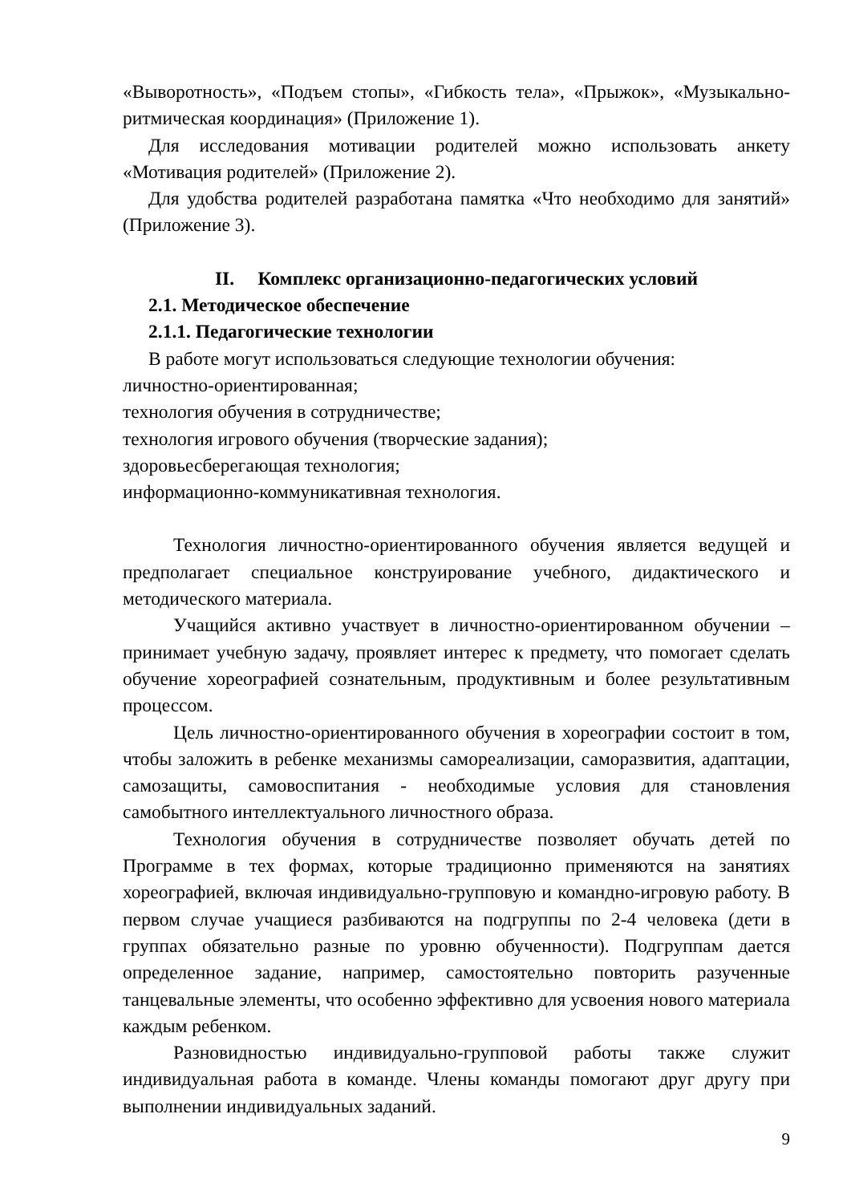«Выворотность», «Подъем стопы», «Гибкость тела», «Прыжок», «Музыкально-ритмическая координация» (Приложение 1).
Для исследования мотивации родителей можно использовать анкету «Мотивация родителей» (Приложение 2).
Для удобства родителей разработана памятка «Что необходимо для занятий» (Приложение 3).
II. Комплекс организационно-педагогических условий
2.1. Методическое обеспечение
2.1.1. Педагогические технологии
В работе могут использоваться следующие технологии обучения:
личностно-ориентированная;
технология обучения в сотрудничестве;
технология игрового обучения (творческие задания);
здоровьесберегающая технология;
информационно-коммуникативная технология.
Технология личностно-ориентированного обучения является ведущей и предполагает специальное конструирование учебного, дидактического и методического материала.
Учащийся активно участвует в личностно-ориентированном обучении – принимает учебную задачу, проявляет интерес к предмету, что помогает сделать обучение хореографией сознательным, продуктивным и более результативным процессом.
Цель личностно-ориентированного обучения в хореографии состоит в том, чтобы заложить в ребенке механизмы самореализации, саморазвития, адаптации, самозащиты, самовоспитания - необходимые условия для становления самобытного интеллектуального личностного образа.
Технология обучения в сотрудничестве позволяет обучать детей по Программе в тех формах, которые традиционно применяются на занятиях хореографией, включая индивидуально-групповую и командно-игровую работу. В первом случае учащиеся разбиваются на подгруппы по 2-4 человека (дети в группах обязательно разные по уровню обученности). Подгруппам дается определенное задание, например, самостоятельно повторить разученные танцевальные элементы, что особенно эффективно для усвоения нового материала каждым ребенком.
Разновидностью индивидуально-групповой работы также служит индивидуальная работа в команде. Члены команды помогают друг другу при выполнении индивидуальных заданий.
9